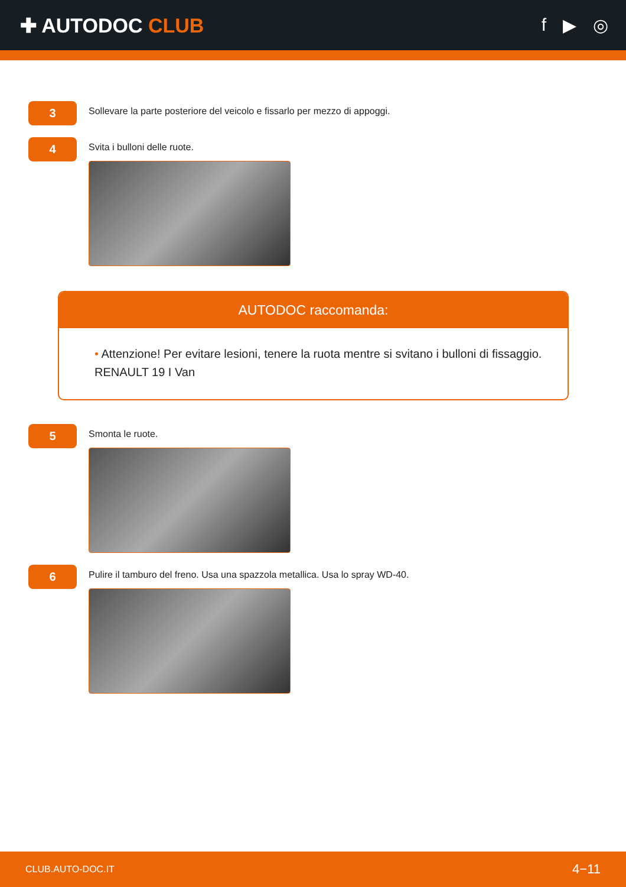✚ AUTODOC CLUB f ▶ ◎
3
Sollevare la parte posteriore del veicolo e fissarlo per mezzo di appoggi.
4
Svita i bulloni delle ruote.
AUTODOC raccomanda:
• Attenzione! Per evitare lesioni, tenere la ruota mentre si svitano i bulloni di fissaggio. RENAULT 19 I Van
5
Smonta le ruote.
6
Pulire il tamburo del freno. Usa una spazzola metallica. Usa lo spray WD-40.
CLUB.AUTO-DOC.IT 4−11